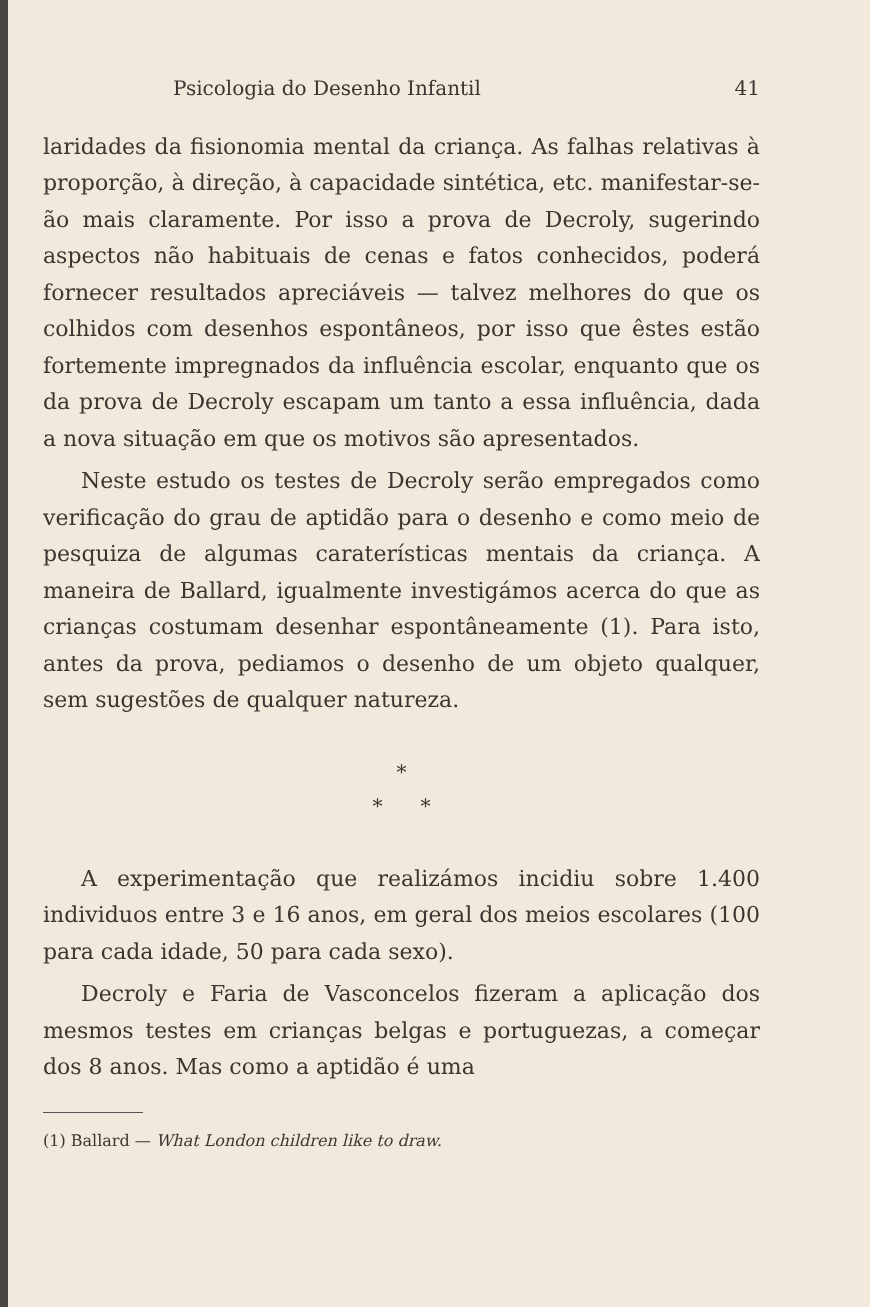Psicologia do Desenho Infantil 41
laridades da fisionomia mental da criança. As falhas relativas à proporção, à direção, à capacidade sintética, etc. manifestar-se-ão mais claramente. Por isso a prova de Decroly, sugerindo aspectos não habituais de cenas e fatos conhecidos, poderá fornecer resultados apreciáveis — talvez melhores do que os colhidos com desenhos espontâneos, por isso que êstes estão fortemente impregnados da influência escolar, enquanto que os da prova de Decroly escapam um tanto a essa influência, dada a nova situação em que os motivos são apresentados.
Neste estudo os testes de Decroly serão empregados como verificação do grau de aptidão para o desenho e como meio de pesquiza de algumas caraterísticas mentais da criança. A maneira de Ballard, igualmente investigámos acerca do que as crianças costumam desenhar espontâneamente (1). Para isto, antes da prova, pediamos o desenho de um objeto qualquer, sem sugestões de qualquer natureza.
*
* *
A experimentação que realizámos incidiu sobre 1.400 individuos entre 3 e 16 anos, em geral dos meios escolares (100 para cada idade, 50 para cada sexo).
Decroly e Faria de Vasconcelos fizeram a aplicação dos mesmos testes em crianças belgas e portuguezas, a começar dos 8 anos. Mas como a aptidão é uma
(1) Ballard — What London children like to draw.